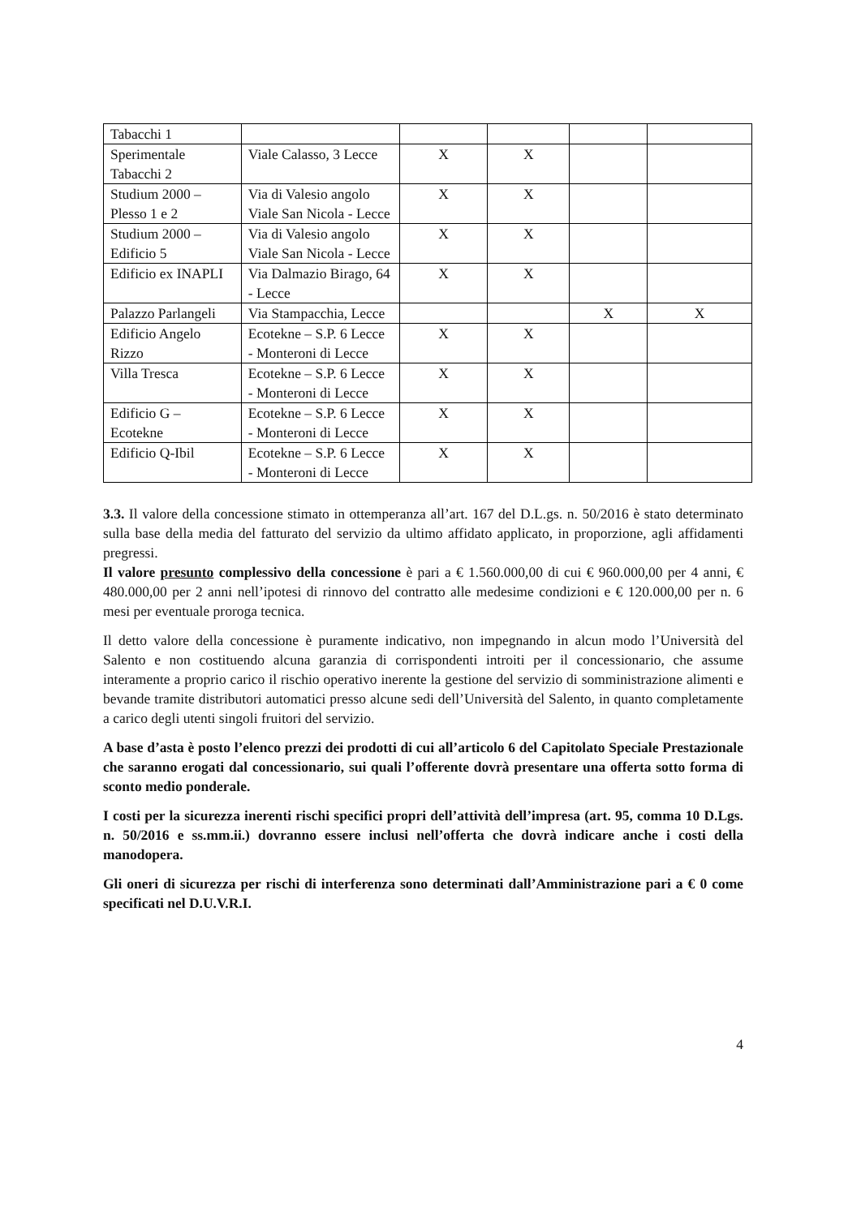| Tabacchi 1 | | | | | |
| Sperimentale Tabacchi 2 | Viale Calasso, 3 Lecce | X | X | | |
| Studium 2000 – Plesso 1 e 2 | Via di Valesio angolo Viale San Nicola - Lecce | X | X | | |
| Studium 2000 – Edificio 5 | Via di Valesio angolo Viale San Nicola - Lecce | X | X | | |
| Edificio ex INAPLI | Via Dalmazio Birago, 64 - Lecce | X | X | | |
| Palazzo Parlangeli | Via Stampacchia, Lecce | | | X | X |
| Edificio Angelo Rizzo | Ecotekne – S.P. 6 Lecce - Monteroni di Lecce | X | X | | |
| Villa Tresca | Ecotekne – S.P. 6 Lecce - Monteroni di Lecce | X | X | | |
| Edificio G – Ecotekne | Ecotekne – S.P. 6 Lecce - Monteroni di Lecce | X | X | | |
| Edificio Q-Ibil | Ecotekne – S.P. 6 Lecce - Monteroni di Lecce | X | X | | |
3.3. Il valore della concessione stimato in ottemperanza all’art. 167 del D.L.gs. n. 50/2016 è stato determinato sulla base della media del fatturato del servizio da ultimo affidato applicato, in proporzione, agli affidamenti pregressi.
Il valore presunto complessivo della concessione è pari a € 1.560.000,00 di cui € 960.000,00 per 4 anni, € 480.000,00 per 2 anni nell’ipotesi di rinnovo del contratto alle medesime condizioni e € 120.000,00 per n. 6 mesi per eventuale proroga tecnica.
Il detto valore della concessione è puramente indicativo, non impegnando in alcun modo l’Università del Salento e non costituendo alcuna garanzia di corrispondenti introiti per il concessionario, che assume interamente a proprio carico il rischio operativo inerente la gestione del servizio di somministrazione alimenti e bevande tramite distributori automatici presso alcune sedi dell’Università del Salento, in quanto completamente a carico degli utenti singoli fruitori del servizio.
A base d’asta è posto l’elenco prezzi dei prodotti di cui all’articolo 6 del Capitolato Speciale Prestazionale che saranno erogati dal concessionario, sui quali l’offerente dovrà presentare una offerta sotto forma di sconto medio ponderale.
I costi per la sicurezza inerenti rischi specifici propri dell’attività dell’impresa (art. 95, comma 10 D.Lgs. n. 50/2016 e ss.mm.ii.) dovranno essere inclusi nell’offerta che dovrà indicare anche i costi della manodopera.
Gli oneri di sicurezza per rischi di interferenza sono determinati dall’Amministrazione pari a € 0 come specificati nel D.U.V.R.I.
4